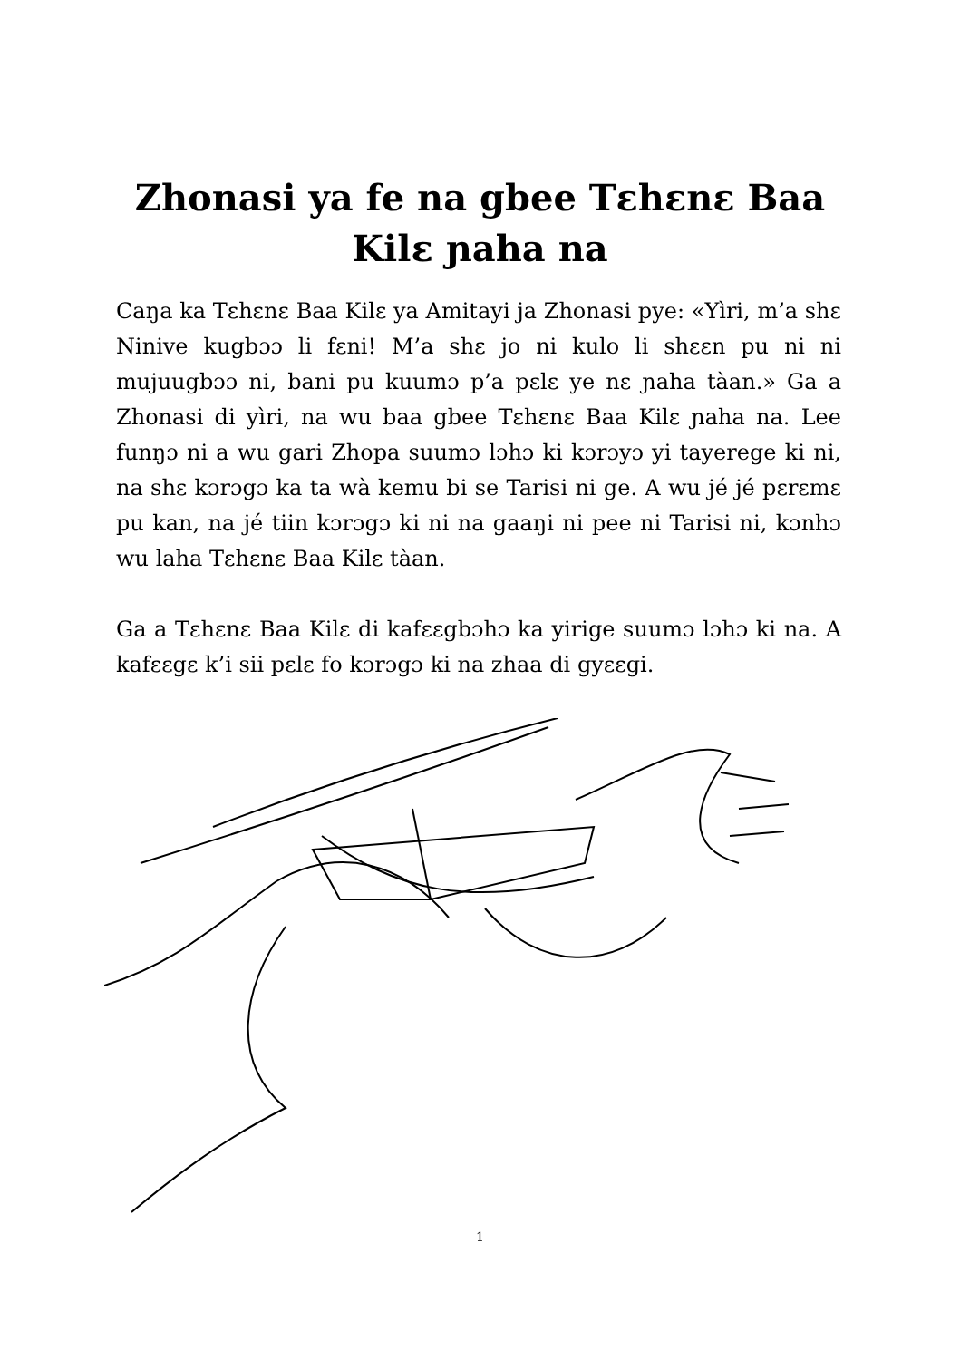Zhonasi ya fe na gbee Tɛhɛnɛ Baa
Kilɛ ɲaha na
Caŋa ka Tɛhɛnɛ Baa Kilɛ ya Amitayi ja Zhonasi pye: «Yìri, m’a shɛ Ninive kugbɔɔ li fɛni! M’a shɛ jo ni kulo li shɛɛn pu ni ni mujuugbɔɔ ni, bani pu kuumɔ p’a pɛlɛ ye nɛ ɲaha tàan.» Ga a Zhonasi di yìri, na wu baa gbee Tɛhɛnɛ Baa Kilɛ ɲaha na. Lee funŋɔ ni a wu gari Zhopa suumɔ lɔhɔ ki kɔrɔyɔ yi tayerege ki ni, na shɛ kɔrɔgɔ ka ta wà kemu bi se Tarisi ni ge. A wu jé jé pɛrɛmɛ pu kan, na jé tiin kɔrɔgɔ ki ni na gaaŋi ni pee ni Tarisi ni, kɔnhɔ wu laha Tɛhɛnɛ Baa Kilɛ tàan.
Ga a Tɛhɛnɛ Baa Kilɛ di kafɛɛgbɔhɔ ka yirige suumɔ lɔhɔ ki na. A kafɛɛgɛ k’i sii pɛlɛ fo kɔrɔgɔ ki na zhaa di gyɛɛgi.
1